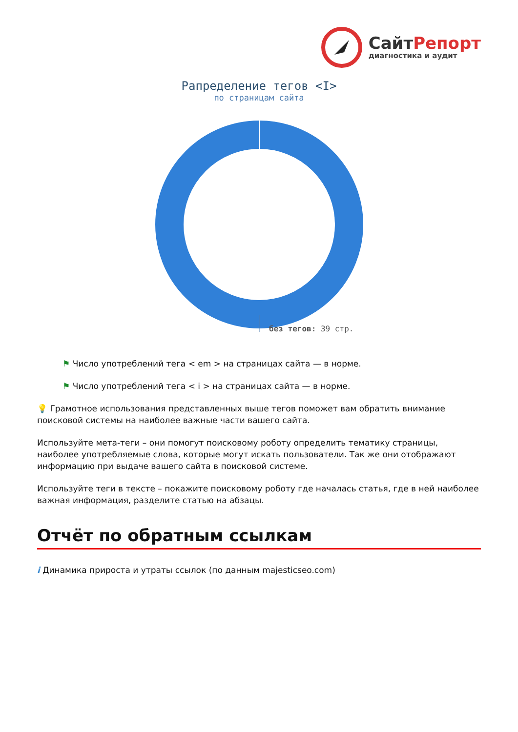СайтРепорт
диагностика и аудит
Рапределение тегов <I>
по страницам сайта
без тегов: 39 стр.
⚑ Число употреблений тега < em > на страницах сайта — в норме.
⚑ Число употреблений тега < i > на страницах сайта — в норме.
💡 Грамотное использования представленных выше тегов поможет вам обратить внимание поисковой системы на наиболее важные части вашего сайта.
Используйте мета-теги – они помогут поисковому роботу определить тематику страницы, наиболее употребляемые слова, которые могут искать пользователи. Так же они отображают информацию при выдаче вашего сайта в поисковой системе.
Используйте теги в тексте – покажите поисковому роботу где началась статья, где в ней наиболее важная информация, разделите статью на абзацы.
Отчёт по обратным ссылкам
i Динамика прироста и утраты ссылок (по данным majesticseo.com)